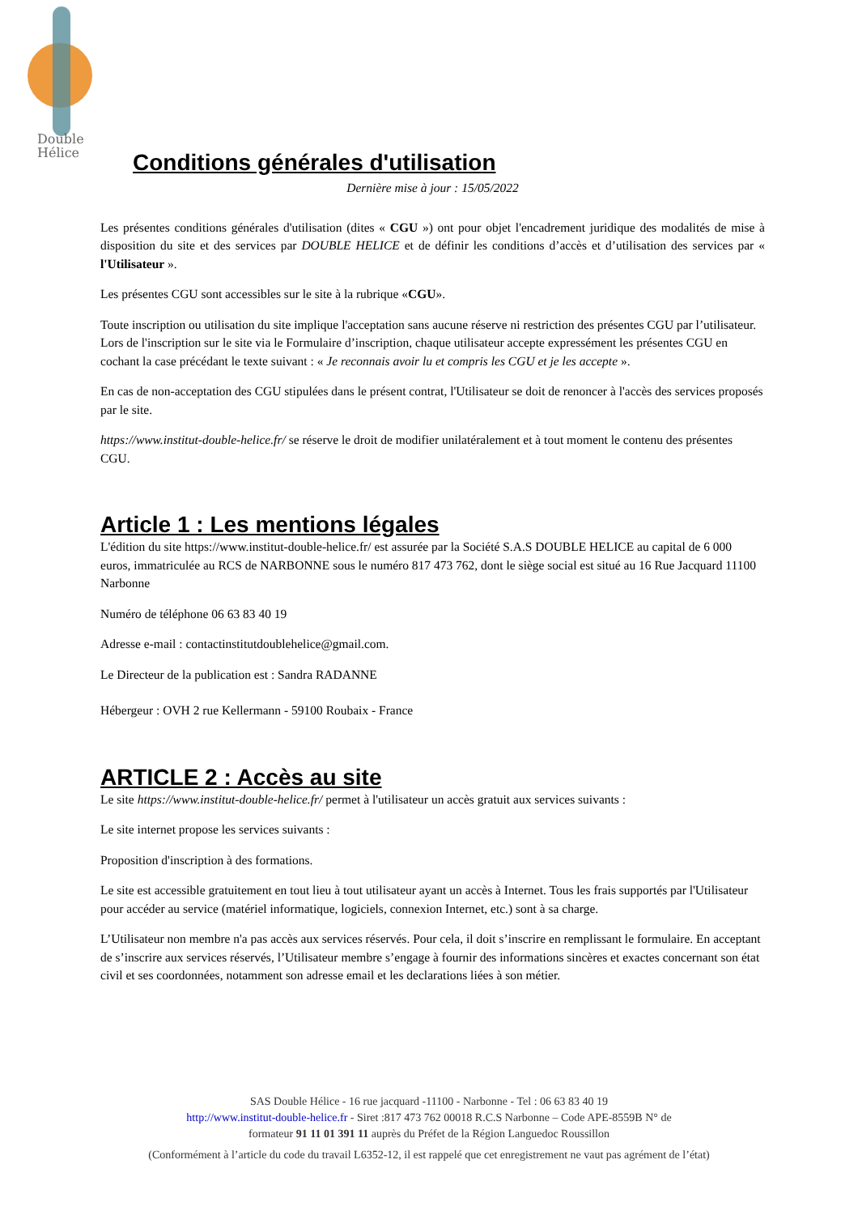Double
Hélice
Conditions générales d'utilisation
Dernière mise à jour : 15/05/2022
Les présentes conditions générales d'utilisation (dites « CGU ») ont pour objet l'encadrement juridique des modalités de mise à disposition du site et des services par DOUBLE HELICE et de définir les conditions d’accès et d’utilisation des services par « l'Utilisateur ».
Les présentes CGU sont accessibles sur le site à la rubrique «CGU».
Toute inscription ou utilisation du site implique l'acceptation sans aucune réserve ni restriction des présentes CGU par l’utilisateur. Lors de l'inscription sur le site via le Formulaire d’inscription, chaque utilisateur accepte expressément les présentes CGU en cochant la case précédant le texte suivant : « Je reconnais avoir lu et compris les CGU et je les accepte ».
En cas de non-acceptation des CGU stipulées dans le présent contrat, l'Utilisateur se doit de renoncer à l'accès des services proposés par le site.
https://www.institut-double-helice.fr/ se réserve le droit de modifier unilatéralement et à tout moment le contenu des présentes CGU.
Article 1 : Les mentions légales
L'édition du site https://www.institut-double-helice.fr/ est assurée par la Société S.A.S DOUBLE HELICE au capital de 6 000 euros, immatriculée au RCS de NARBONNE sous le numéro 817 473 762, dont le siège social est situé au 16 Rue Jacquard 11100 Narbonne
Numéro de téléphone 06 63 83 40 19
Adresse e-mail : contactinstitutdoublehelice@gmail.com.
Le Directeur de la publication est : Sandra RADANNE
Hébergeur : OVH 2 rue Kellermann - 59100 Roubaix - France
ARTICLE 2 : Accès au site
Le site https://www.institut-double-helice.fr/ permet à l'utilisateur un accès gratuit aux services suivants :
Le site internet propose les services suivants :
Proposition d'inscription à des formations.
Le site est accessible gratuitement en tout lieu à tout utilisateur ayant un accès à Internet. Tous les frais supportés par l'Utilisateur pour accéder au service (matériel informatique, logiciels, connexion Internet, etc.) sont à sa charge.
L’Utilisateur non membre n'a pas accès aux services réservés. Pour cela, il doit s’inscrire en remplissant le formulaire. En acceptant de s’inscrire aux services réservés, l’Utilisateur membre s’engage à fournir des informations sincères et exactes concernant son état civil et ses coordonnées, notamment son adresse email et les declarations liées à son métier.
SAS Double Hélice - 16 rue jacquard -11100 - Narbonne - Tel : 06 63 83 40 19
http://www.institut-double-helice.fr - Siret :817 473 762 00018 R.C.S Narbonne – Code APE-8559B N° de
formateur 91 11 01 391 11 auprès du Préfet de la Région Languedoc Roussillon
(Conformément à l’article du code du travail L6352-12, il est rappelé que cet enregistrement ne vaut pas agrément de l’état)